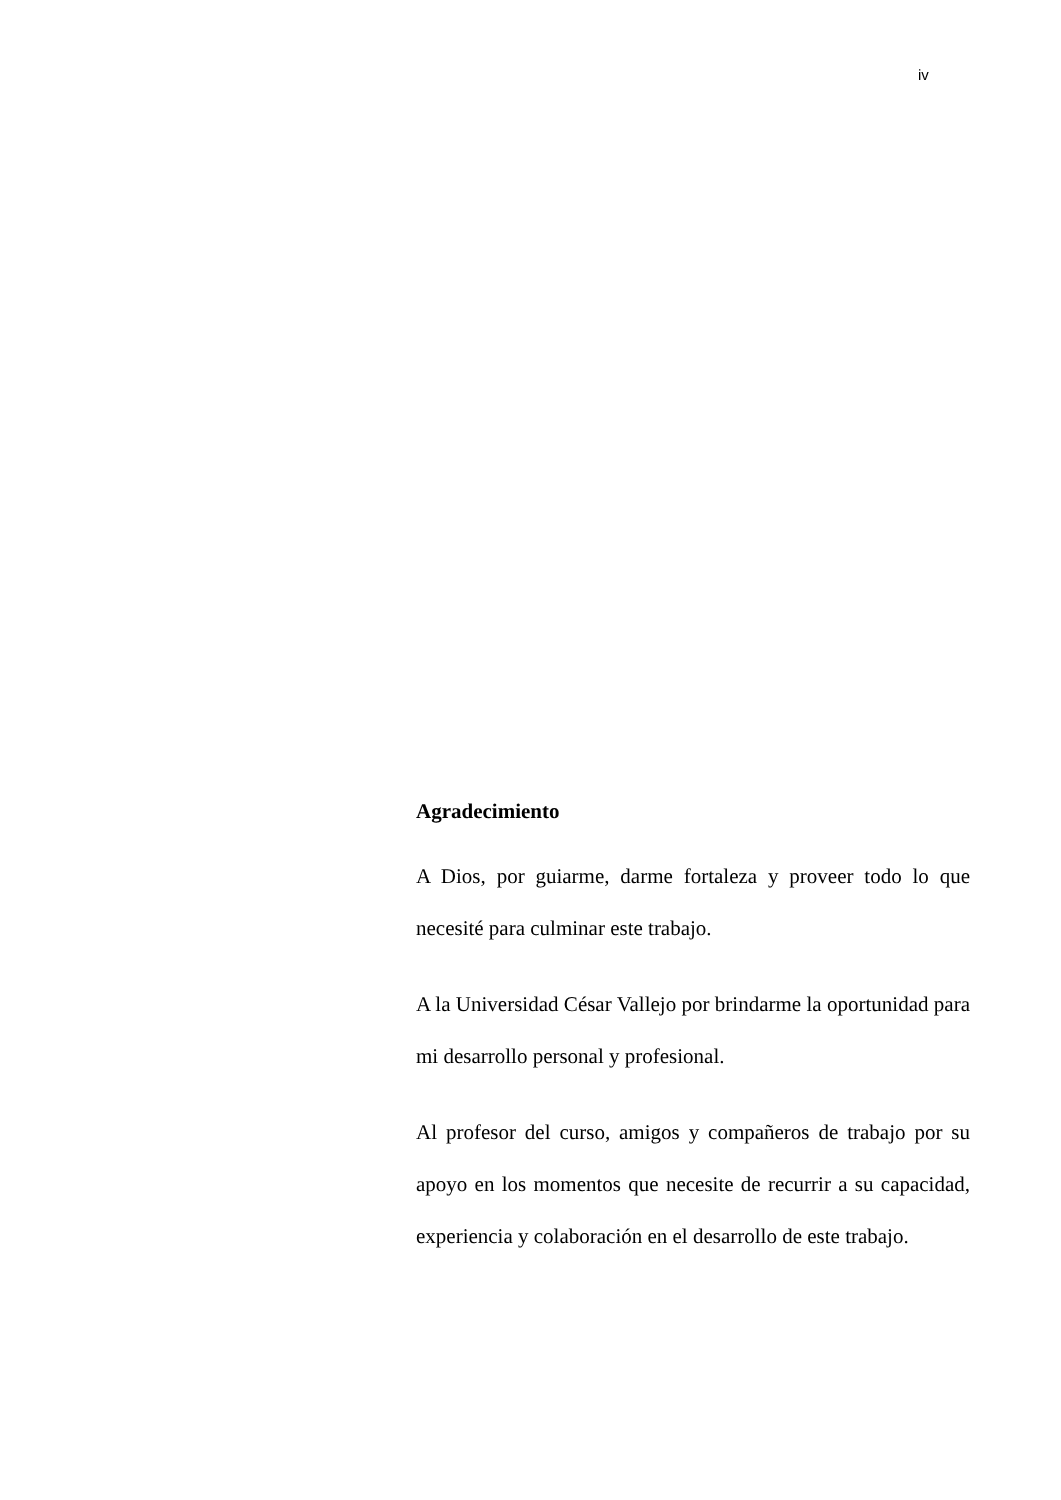iv
Agradecimiento
A Dios, por guiarme, darme fortaleza y proveer todo lo que necesité para culminar este trabajo.
A la Universidad César Vallejo por brindarme la oportunidad para mi desarrollo personal y profesional.
Al profesor del curso, amigos y compañeros de trabajo por su apoyo en los momentos que necesite de recurrir a su capacidad, experiencia y colaboración en el desarrollo de este trabajo.